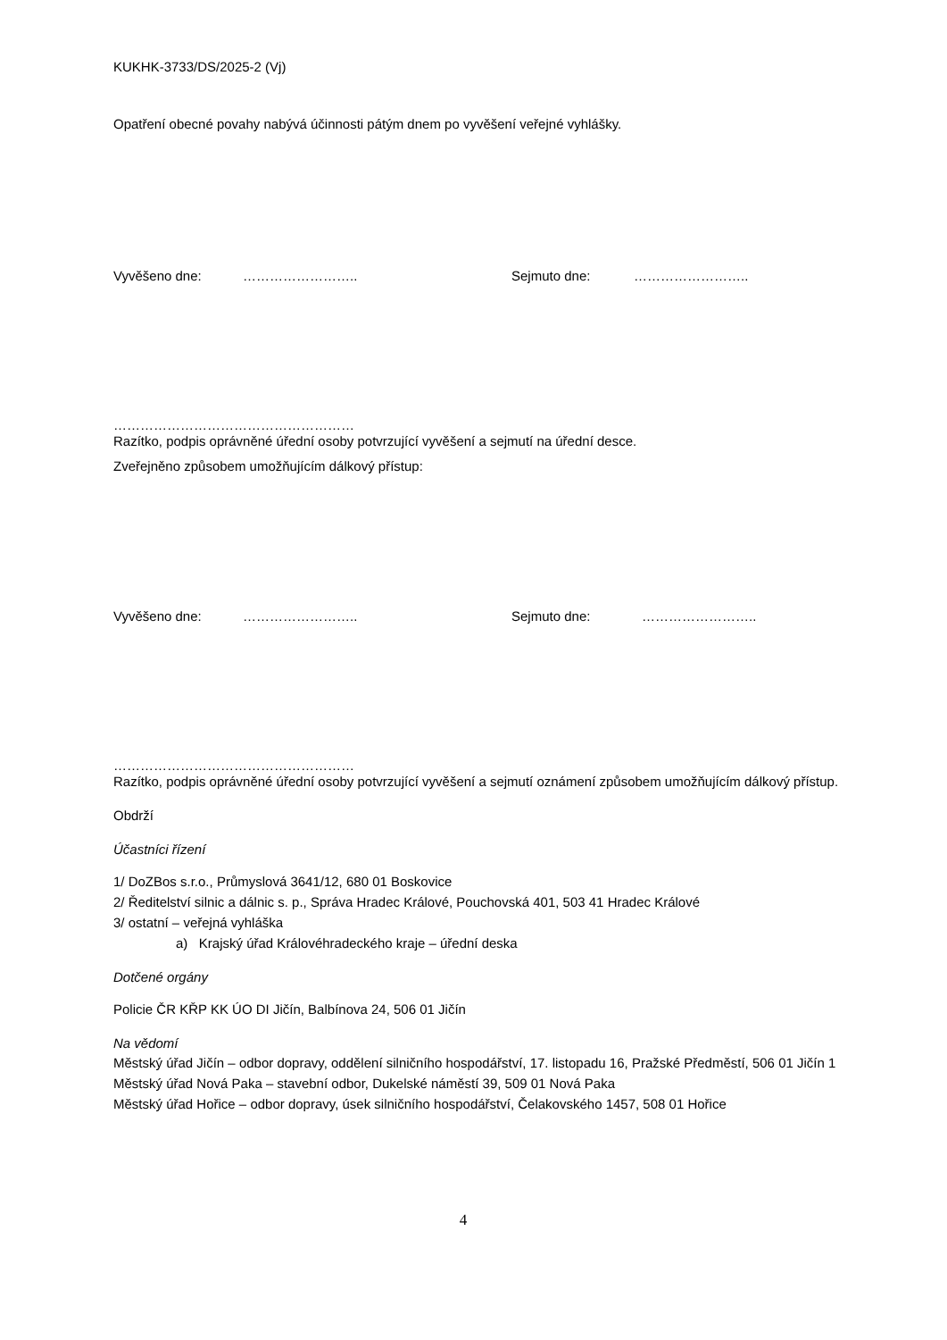KUKHK-3733/DS/2025-2 (Vj)
Opatření obecné povahy nabývá účinnosti pátým dnem po vyvěšení veřejné vyhlášky.
Vyvěšeno dne: …………………….. Sejmuto dne: ……………………..
………………………………………………
Razítko, podpis oprávněné úřední osoby potvrzující vyvěšení a sejmutí na úřední desce.
Zveřejněno způsobem umožňujícím dálkový přístup:
Vyvěšeno dne: …………………….. Sejmuto dne: ……………………..
………………………………………………
Razítko, podpis oprávněné úřední osoby potvrzující vyvěšení a sejmutí oznámení způsobem umožňujícím dálkový přístup.
Obdrží
Účastníci řízení
1/ DoZBos s.r.o., Průmyslová 3641/12, 680 01 Boskovice
2/ Ředitelství silnic a dálnic s. p., Správa Hradec Králové, Pouchovská 401, 503 41 Hradec Králové
3/ ostatní – veřejná vyhláška
a) Krajský úřad Královéhradeckého kraje – úřední deska
Dotčené orgány
Policie ČR KŘP KK ÚO DI Jičín, Balbínova 24, 506 01 Jičín
Na vědomí
Městský úřad Jičín – odbor dopravy, oddělení silničního hospodářství, 17. listopadu 16, Pražské Předměstí, 506 01 Jičín 1
Městský úřad Nová Paka – stavební odbor, Dukelské náměstí 39, 509 01 Nová Paka
Městský úřad Hořice – odbor dopravy, úsek silničního hospodářství, Čelakovského 1457, 508 01 Hořice
4